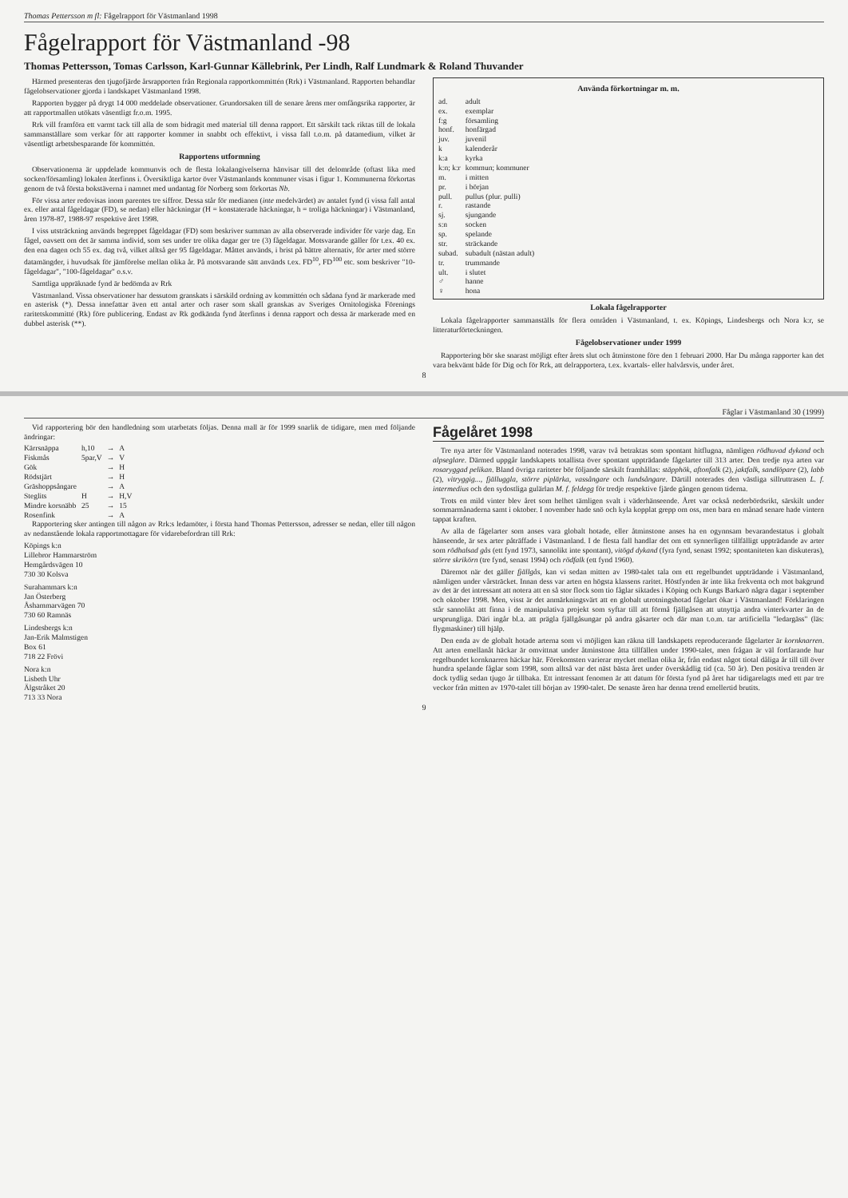Thomas Pettersson m fl: Fågelrapport för Västmanland 1998
Fågelrapport för Västmanland -98
Thomas Pettersson, Tomas Carlsson, Karl-Gunnar Källebrink, Per Lindh, Ralf Lundmark & Roland Thuvander
Härmed presenteras den tjugofjärde årsrapporten från Regionala rapportkommittén (Rrk) i Västmanland. Rapporten behandlar fågelobservationer gjorda i landskapet Västmanland 1998.
Rapporten bygger på drygt 14 000 meddelade observationer. Grundorsaken till de senare årens mer omfångsrika rapporter, är att rapportmallen utökats väsentligt fr.o.m. 1995.
Rrk vill framföra ett varmt tack till alla de som bidragit med material till denna rapport. Ett särskilt tack riktas till de lokala sammanställare som verkar för att rapporter kommer in snabbt och effektivt, i vissa fall t.o.m. på datamedium, vilket är väsentligt arbetsbesparande för kommittén.
Rapportens utformning
Observationerna är uppdelade kommunvis och de flesta lokalangivelserna hänvisar till det delområde (oftast lika med socken/församling) lokalen återfinns i. Översiktliga kartor över Västmanlands kommuner visas i figur 1. Kommunerna förkortas genom de två första bokstäverna i namnet med undantag för Norberg som förkortas Nb.
För vissa arter redovisas inom parentes tre siffror. Dessa står för medianen (inte medelvärdet) av antalet fynd (i vissa fall antal ex. eller antal fågeldagar (FD), se nedan) eller häckningar (H = konstaterade häckningar, h = troliga häckningar) i Västmanland, åren 1978-87, 1988-97 respektive året 1998.
I viss utsträckning används begreppet fågeldagar (FD) som beskriver summan av alla observerade individer för varje dag. En fågel, oavsett om det är samma individ, som ses under tre olika dagar ger tre (3) fågeldagar. Motsvarande gäller för t.ex. 40 ex. den ena dagen och 55 ex. dag två, vilket alltså ger 95 fågeldagar. Måttet används, i brist på bättre alternativ, för arter med större datamängder, i huvudsak för jämförelse mellan olika år. På motsvarande sätt används t.ex. FD<sup>10</sup>, FD<sup>100</sup> etc. som beskriver "10-fågeldagar", "100-fågeldagar" o.s.v.
Samtliga uppräknade fynd är bedömda av Rrk
Västmanland. Vissa observationer har dessutom granskats i särskild ordning av kommittén och sådana fynd är markerade med en asterisk (*). Dessa innefattar även ett antal arter och raser som skall granskas av Sveriges Ornitologiska Förenings raritetskommitté (Rk) före publicering. Endast av Rk godkända fynd återfinns i denna rapport och dessa är markerade med en dubbel asterisk (**).
Använda förkortningar m. m.
| ad. | adult |
| ex. | exemplar |
| f:g | församling |
| honf. | honfärgad |
| juv. | juvenil |
| k | kalenderår |
| k:a | kyrka |
| k:n; k:r | kommun; kommuner |
| m. | i mitten |
| pr. | i början |
| pull. | pullus (plur. pulli) |
| r. | rastande |
| sj. | sjungande |
| s:n | socken |
| sp. | spelande |
| str. | sträckande |
| subad. | subadult (nästan adult) |
| tr. | trummande |
| ult. | i slutet |
| ♂ | hanne |
| ♀ | hona |
Lokala fågelrapporter
Lokala fågelrapporter sammanställs för flera områden i Västmanland, t. ex. Köpings, Lindesbergs och Nora k:r, se litteraturförteckningen.
Fågelobservationer under 1999
Rapportering bör ske snarast möjligt efter årets slut och åtminstone före den 1 februari 2000. Har Du många rapporter kan det vara bekvämt både för Dig och för Rrk, att delrapportera, t.ex. kvartals- eller halvårsvis, under året.
8
Fåglar i Västmanland 30 (1999)
Vid rapportering bör den handledning som utarbetats följas. Denna mall är för 1999 snarlik de tidigare, men med följande ändringar:
| Kärrsnäppa | h,10 | → | A |
| Fiskmås | 5par,V | → | V |
| Gök | | → | H |
| Rödstjärt | | → | H |
| Gräshoppsångare | | → | A |
| Steglits | H | → | H,V |
| Mindre korsnäbb | 25 | → | 15 |
| Rosenfink | | → | A |
Rapportering sker antingen till någon av Rrk:s ledamöter, i första hand Thomas Pettersson, adresser se nedan, eller till någon av nedanstående lokala rapportmottagare för vidarebefordran till Rrk:
Köpings k:n
Lillebror Hammarström
Hemgårdsvägen 10
730 30 Kolsva
Surahammars k:n
Jan Österberg
Åshammarvägen 70
730 60 Ramnäs
Lindesbergs k:n
Jan-Erik Malmstigen
Box 61
718 22 Frövi
Nora k:n
Lisbeth Uhr
Älgstråket 20
713 33 Nora
Fågelåret 1998
Tre nya arter för Västmanland noterades 1998, varav två betraktas som spontant hitflugna, nämligen rödhuvad dykand och alpseglare. Därmed uppgår landskapets totallista över spontant uppträdande fågelarter till 313 arter. Den tredje nya arten var rosaryggad pelikan. Bland övriga rariteter bör följande särskilt framhållas: stäpphök, aftonfalk (2), jaktfalk, sandlöpare (2), labb (2), vitryggig..., fjällug­gla, större piplärka, vassångare och lundsångare. Därtill noterades den västliga sillruttrasen L. f. intermedius och den sydostliga gulärlan M. f. feldegg för tredje respektive fjärde gången genom tiderna.
Trots en mild vinter blev året som helhet tämligen svalt i väderhänseende. Året var också nederbördsrikt, särskilt under sommarmånaderna samt i oktober. I november hade snö och kyla kopplat grepp om oss, men bara en månad senare hade vintern tappat kraften.
Av alla de fågelarter som anses vara globalt hotade, eller åtminstone anses ha en ogynnsam bevarandestatus i globalt hänseende, är sex arter påträffade i Västmanland. I de flesta fall handlar det om ett synnerligen tillfälligt uppträdande av arter som rödhalsad gås (ett fynd 1973, sannolikt inte spontant), vitögd dykand (fyra fynd, senast 1992; sponta­niteten kan diskuteras), större skrikörn (tre fynd, senast 1994) och rödfalk (ett fynd 1960).
Däremot när det gäller fjällgås, kan vi sedan mitten av 1980-talet tala om ett regelbundet uppträdande i Västmanland, nämligen under vårsträcket. Innan dess var arten en högsta klassens raritet. Höstfynden är inte lika frekventa och mot bakgrund av det är det intressant att notera att en så stor flock som tio fåglar siktades i Köping och Kungs Barkarö några dagar i september och oktober 1998. Men, visst är det anmärkningsvärt att en globalt utrotningshotad fågelart ökar i Västmanland! Förklaringen står sannolikt att finna i de manipulativa projekt som syftar till att förmå fjällgåsen att utnyttja andra vinterkvarter än de ursprungliga. Däri ingår bl.a. att prägla fjällgåsungar på andra gåsarter och där man t.o.m. tar artificiella "ledargäss" (läs: flygmaskiner) till hjälp.
Den enda av de globalt hotade arterna som vi möjligen kan räkna till landskapets reproducerande fågelarter är kornknarren. Att arten emellanåt häckar är omvittnat under åtminstone åtta tillfällen under 1990-talet, men frågan är väl fortfarande hur regelbundet kornknarren häckar här. Förekomsten varierar mycket mellan olika år, från endast något tiotal dåliga år till till över hundra spelande fåglar som 1998, som alltså var det näst bästa året under överskådlig tid (ca. 50 år). Den positiva trenden är dock tydlig sedan tjugo år tillbaka. Ett intressant fenomen är att datum för första fynd på året har tidigarelagts med ett par tre veckor från mitten av 1970-talet till början av 1990-talet. De senaste åren har denna trend emellertid brutits.
9